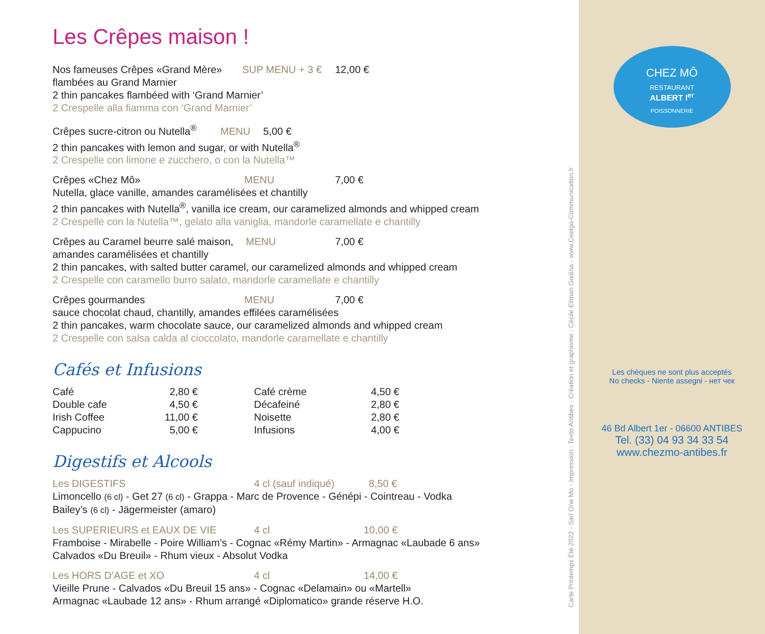Les Crêpes maison !
Nos fameuses Crêpes «Grand Mère» SUP MENU + 3 € 12,00 €
flambées au Grand Marnier
2 thin pancakes flambéed with ‘Grand Marnier’
2 Crespelle alla fiamma con ‘Grand Marnier’
Crêpes sucre-citron ou Nutella<sup>®</sup> MENU 5,00 €
2 thin pancakes with lemon and sugar, or with Nutella<sup>®</sup>
2 Crespelle con limone e zucchero, o con la Nutella™
Crêpes «Chez Mô» MENU 7,00 €
Nutella, glace vanille, amandes caramélisées et chantilly
2 thin pancakes with Nutella<sup>®</sup>, vanilla ice cream, our caramelized almonds and whipped cream
2 Crespelle con la Nutella™, gelato alla vaniglia, mandorle caramellate e chantilly
Crêpes au Caramel beurre salé maison, MENU 7,00 €
amandes caramélisées et chantilly
2 thin pancakes, with salted butter caramel, our caramelized almonds and whipped cream
2 Crespelle con caramello burro salato, mandorle caramellate e chantilly
Crêpes gourmandes MENU 7,00 €
sauce chocolat chaud, chantilly, amandes effilées caramélisées
2 thin pancakes, warm chocolate sauce, our caramelized almonds and whipped cream
2 Crespelle con salsa calda al cioccolato, mandorle caramellate e chantilly
Cafés et Infusions
| Café | 2,80 € | | Café crème | 4,50 € |
| Double cafe | 4,50 € | | Décafeiné | 2,80 € |
| Irish Coffee | 11,00 € | | Noisette | 2,80 € |
| Cappucino | 5,00 € | | Infusions | 4,00 € |
Digestifs et Alcools
Les DIGESTIFS 4 cl (sauf indiqué) 8,50 €
Limoncello (6 cl) - Get 27 (6 cl) - Grappa - Marc de Provence - Génépi - Cointreau - Vodka
Bailey’s (6 cl) - Jägermeister (amaro)
Les SUPERIEURS et EAUX DE VIE 4 cl 10,00 €
Framboise - Mirabelle - Poire William’s - Cognac «Rémy Martin» - Armagnac «Laubade 6 ans»
Calvados «Du Breuil» - Rhum vieux - Absolut Vodka
Les HORS D’AGE et XO 4 cl 14,00 €
Vieille Prune - Calvados «Du Breuil 15 ans» - Cognac «Delamain» ou «Martell»
Armagnac «Laubade 12 ans» - Rhum arrangé «Diplomatico» grande réserve H.O.
Carte Printemps Été 2022 - Sarl One Mo - Impression : Texto Antibes - Création et graphisme : Cécile Eliman Godina - www.Ceelgo-Communication.fr
CHEZ MÔ
RESTAURANT
ALBERT I<sup>er</sup>
POISSONNERIE
Les chèques ne sont plus acceptés
No checks - Niente assegni - нет чек
46 Bd Albert 1er - 06600 ANTIBES
Tel. (33) 04 93 34 33 54
www.chezmo-antibes.fr